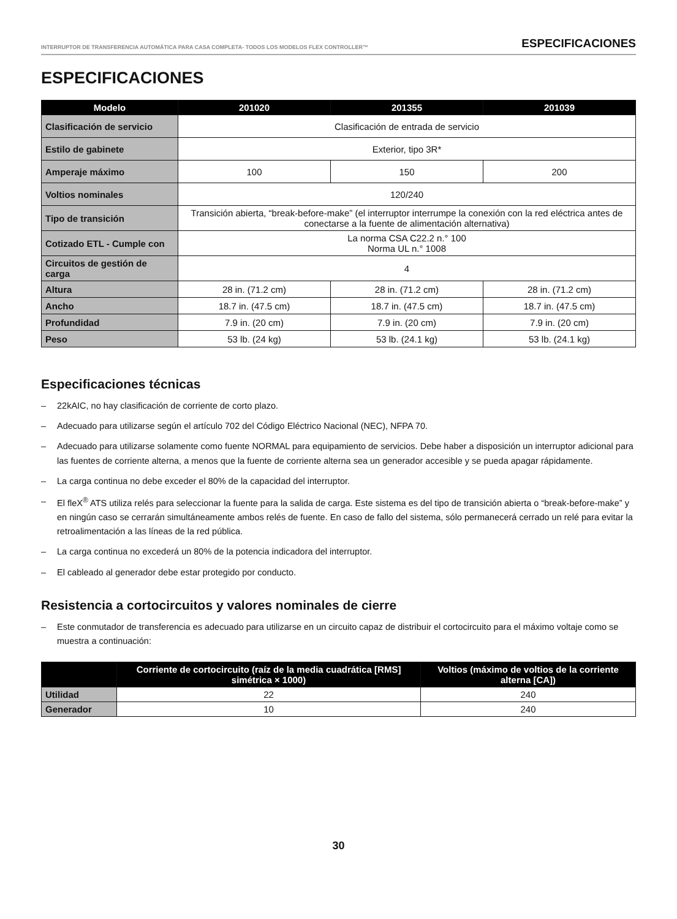INTERRUPTOR DE TRANSFERENCIA AUTOMÁTICA PARA CASA COMPLETA- TODOS LOS MODELOS FLEX CONTROLLER™ ESPECIFICACIONES
ESPECIFICACIONES
| Modelo | 201020 | 201355 | 201039 |
| --- | --- | --- | --- |
| Clasificación de servicio | Clasificación de entrada de servicio | | |
| Estilo de gabinete | Exterior, tipo 3R* | | |
| Amperaje máximo | 100 | 150 | 200 |
| Voltios nominales | 120/240 | | |
| Tipo de transición | Transición abierta, “break-before-make” (el interruptor interrumpe la conexión con la red eléctrica antes de conectarse a la fuente de alimentación alternativa) | | |
| Cotizado ETL - Cumple con | La norma CSA C22.2 n.° 100 Norma UL n.° 1008 | | |
| Circuitos de gestión de carga | 4 | | |
| Altura | 28 in. (71.2 cm) | 28 in. (71.2 cm) | 28 in. (71.2 cm) |
| Ancho | 18.7 in. (47.5 cm) | 18.7 in. (47.5 cm) | 18.7 in. (47.5 cm) |
| Profundidad | 7.9 in. (20 cm) | 7.9 in. (20 cm) | 7.9 in. (20 cm) |
| Peso | 53 lb. (24 kg) | 53 lb. (24.1 kg) | 53 lb. (24.1 kg) |
Especificaciones técnicas
– 22kAIC, no hay clasificación de corriente de corto plazo.
– Adecuado para utilizarse según el artículo 702 del Código Eléctrico Nacional (NEC), NFPA 70.
– Adecuado para utilizarse solamente como fuente NORMAL para equipamiento de servicios. Debe haber a disposición un interruptor adicional para las fuentes de corriente alterna, a menos que la fuente de corriente alterna sea un generador accesible y se pueda apagar rápidamente.
– La carga continua no debe exceder el 80% de la capacidad del interruptor.
– El fleX<sup>®</sup> ATS utiliza relés para seleccionar la fuente para la salida de carga. Este sistema es del tipo de transición abierta o “break-before-make” y en ningún caso se cerrarán simultáneamente ambos relés de fuente. En caso de fallo del sistema, sólo permanecerá cerrado un relé para evitar la retroalimentación a las líneas de la red pública.
– La carga continua no excederá un 80% de la potencia indicadora del interruptor.
– El cableado al generador debe estar protegido por conducto.
Resistencia a cortocircuitos y valores nominales de cierre
– Este conmutador de transferencia es adecuado para utilizarse en un circuito capaz de distribuir el cortocircuito para el máximo voltaje como se muestra a continuación:
| | Corriente de cortocircuito (raíz de la media cuadrática [RMS] simétrica × 1000) | Voltios (máximo de voltios de la corriente alterna [CA]) |
| --- | --- | --- |
| Utilidad | 22 | 240 |
| Generador | 10 | 240 |
30